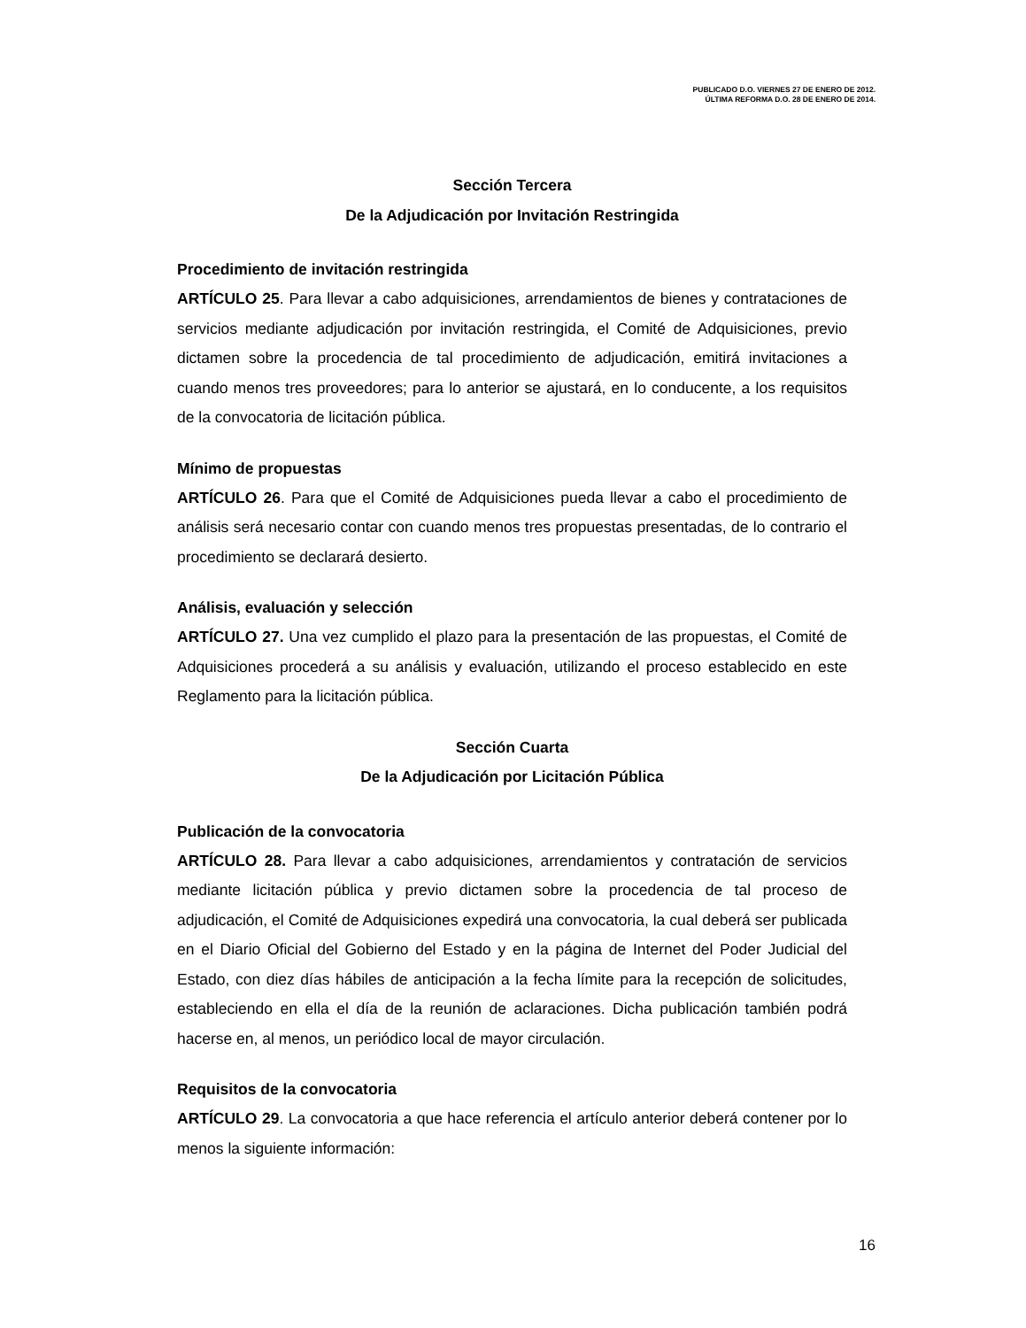PUBLICADO D.O. VIERNES 27 DE ENERO DE 2012.
ÚLTIMA REFORMA D.O. 28 DE ENERO DE 2014.
Sección Tercera
De la Adjudicación por Invitación Restringida
Procedimiento de invitación restringida
ARTÍCULO 25. Para llevar a cabo adquisiciones, arrendamientos de bienes y contrataciones de servicios mediante adjudicación por invitación restringida, el Comité de Adquisiciones, previo dictamen sobre la procedencia de tal procedimiento de adjudicación, emitirá invitaciones a cuando menos tres proveedores; para lo anterior se ajustará, en lo conducente, a los requisitos de la convocatoria de licitación pública.
Mínimo de propuestas
ARTÍCULO 26. Para que el Comité de Adquisiciones pueda llevar a cabo el procedimiento de análisis será necesario contar con cuando menos tres propuestas presentadas, de lo contrario el procedimiento se declarará desierto.
Análisis, evaluación y selección
ARTÍCULO 27. Una vez cumplido el plazo para la presentación de las propuestas, el Comité de Adquisiciones procederá a su análisis y evaluación, utilizando el proceso establecido en este Reglamento para la licitación pública.
Sección Cuarta
De la Adjudicación por Licitación Pública
Publicación de la convocatoria
ARTÍCULO 28. Para llevar a cabo adquisiciones, arrendamientos y contratación de servicios mediante licitación pública y previo dictamen sobre la procedencia de tal proceso de adjudicación, el Comité de Adquisiciones expedirá una convocatoria, la cual deberá ser publicada en el Diario Oficial del Gobierno del Estado y en la página de Internet del Poder Judicial del Estado, con diez días hábiles de anticipación a la fecha límite para la recepción de solicitudes, estableciendo en ella el día de la reunión de aclaraciones. Dicha publicación también podrá hacerse en, al menos, un periódico local de mayor circulación.
Requisitos de la convocatoria
ARTÍCULO 29. La convocatoria a que hace referencia el artículo anterior deberá contener por lo menos la siguiente información:
16